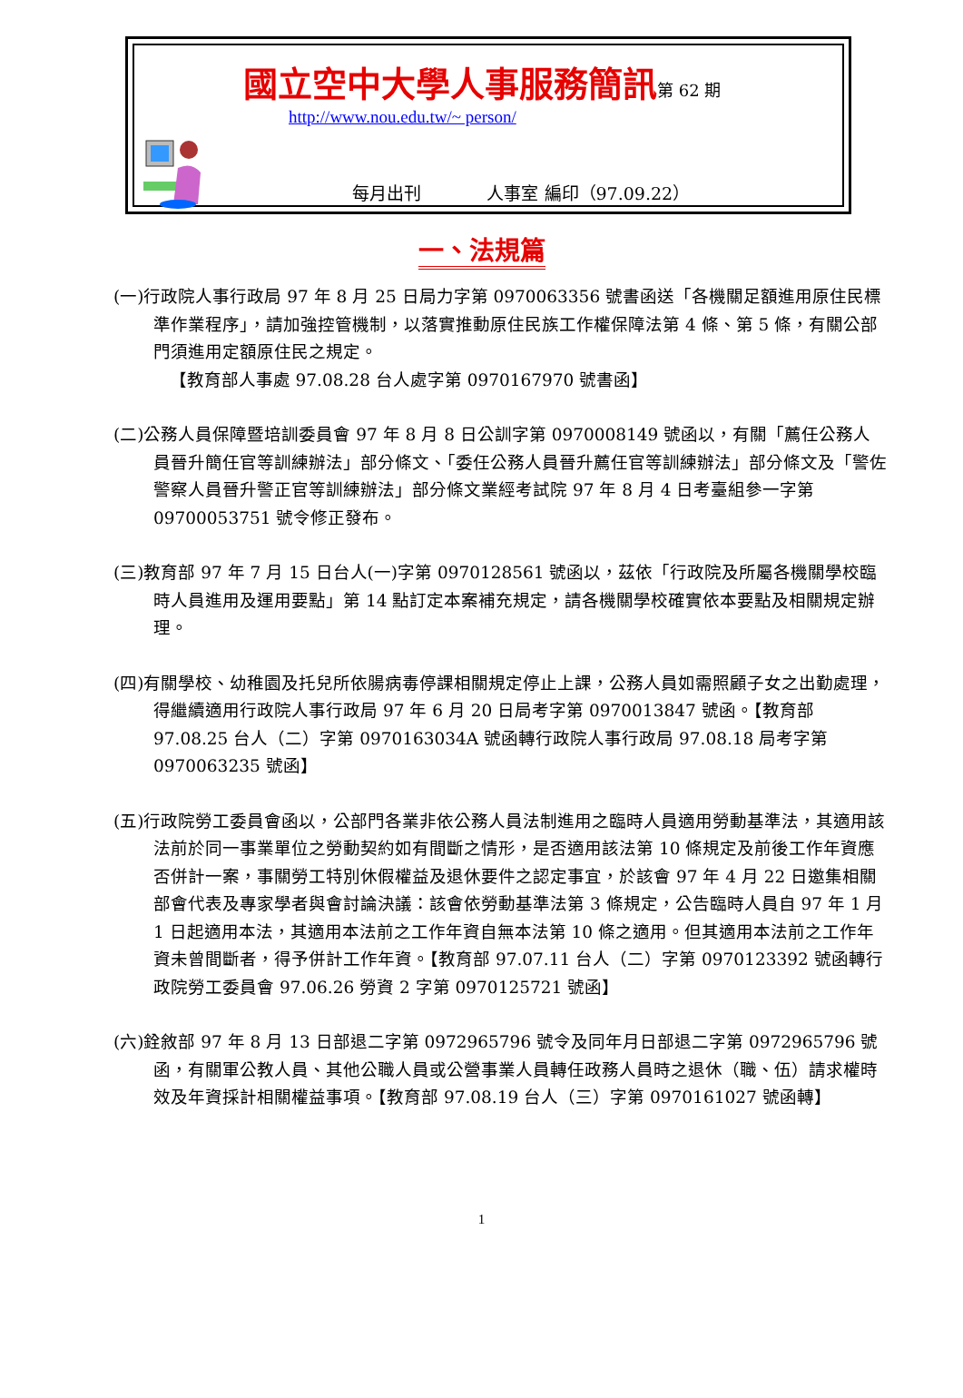國立空中大學人事服務簡訊第 62 期
http://www.nou.edu.tw/~ person/
每月出刊 人事室 編印（97.09.22）
一、法規篇
(一)行政院人事行政局 97 年 8 月 25 日局力字第 0970063356 號書函送「各機關足額進用原住民標準作業程序」，請加強控管機制，以落實推動原住民族工作權保障法第 4 條、第 5 條，有關公部門須進用定額原住民之規定。
【教育部人事處 97.08.28 台人處字第 0970167970 號書函】
(二)公務人員保障暨培訓委員會 97 年 8 月 8 日公訓字第 0970008149 號函以，有關「薦任公務人員晉升簡任官等訓練辦法」部分條文、「委任公務人員晉升薦任官等訓練辦法」部分條文及「警佐警察人員晉升警正官等訓練辦法」部分條文業經考試院 97 年 8 月 4 日考臺組參一字第 09700053751 號令修正發布。
(三)教育部 97 年 7 月 15 日台人(一)字第 0970128561 號函以，茲依「行政院及所屬各機關學校臨時人員進用及運用要點」第 14 點訂定本案補充規定，請各機關學校確實依本要點及相關規定辦理。
(四)有關學校、幼稚園及托兒所依腸病毒停課相關規定停止上課，公務人員如需照顧子女之出勤處理，得繼續適用行政院人事行政局 97 年 6 月 20 日局考字第 0970013847 號函。【教育部 97.08.25 台人（二）字第 0970163034A 號函轉行政院人事行政局 97.08.18 局考字第 0970063235 號函】
(五)行政院勞工委員會函以，公部門各業非依公務人員法制進用之臨時人員適用勞動基準法，其適用該法前於同一事業單位之勞動契約如有間斷之情形，是否適用該法第 10 條規定及前後工作年資應否併計一案，事關勞工特別休假權益及退休要件之認定事宜，於該會 97 年 4 月 22 日邀集相關部會代表及專家學者與會討論決議：該會依勞動基準法第 3 條規定，公告臨時人員自 97 年 1 月 1 日起適用本法，其適用本法前之工作年資自無本法第 10 條之適用。但其適用本法前之工作年資未曾間斷者，得予併計工作年資。【教育部 97.07.11 台人（二）字第 0970123392 號函轉行政院勞工委員會 97.06.26 勞資 2 字第 0970125721 號函】
(六)銓敘部 97 年 8 月 13 日部退二字第 0972965796 號令及同年月日部退二字第 0972965796 號函，有關軍公教人員、其他公職人員或公營事業人員轉任政務人員時之退休（職、伍）請求權時效及年資採計相關權益事項。【教育部 97.08.19 台人（三）字第 0970161027 號函轉】
1